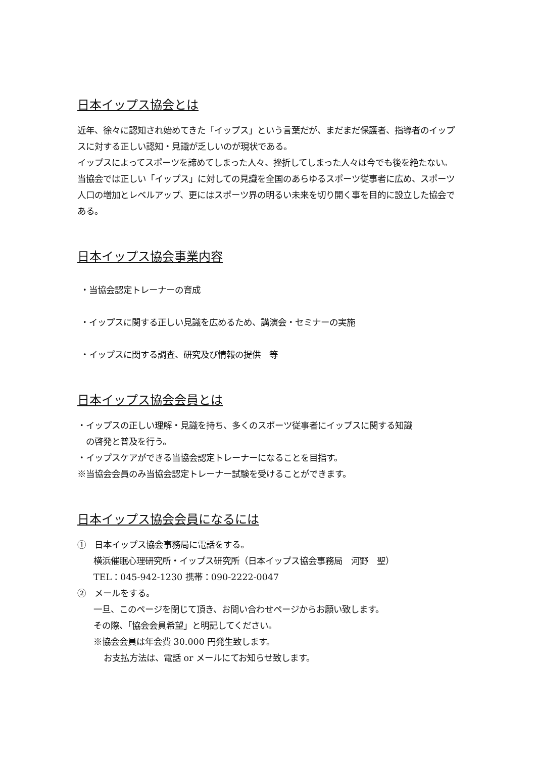日本イップス協会とは
近年、徐々に認知され始めてきた「イップス」という言葉だが、まだまだ保護者、指導者のイップスに対する正しい認知・見識が乏しいのが現状である。
イップスによってスポーツを諦めてしまった人々、挫折してしまった人々は今でも後を絶たない。当協会では正しい「イップス」に対しての見識を全国のあらゆるスポーツ従事者に広め、スポーツ人口の増加とレベルアップ、更にはスポーツ界の明るい未来を切り開く事を目的に設立した協会である。
日本イップス協会事業内容
・当協会認定トレーナーの育成
・イップスに関する正しい見識を広めるため、講演会・セミナーの実施
・イップスに関する調査、研究及び情報の提供　等
日本イップス協会会員とは
・イップスの正しい理解・見識を持ち、多くのスポーツ従事者にイップスに関する知識
　の啓発と普及を行う。
・イップスケアができる当協会認定トレーナーになることを目指す。
※当協会会員のみ当協会認定トレーナー試験を受けることができます。
日本イップス協会会員になるには
①　日本イップス協会事務局に電話をする。
横浜催眠心理研究所・イップス研究所（日本イップス協会事務局　河野　聖）
TEL：045-942-1230 携帯：090-2222-0047
②　メールをする。
一旦、このページを閉じて頂き、お問い合わせページからお願い致します。
その際、「協会会員希望」と明記してください。
※協会会員は年会費 30.000 円発生致します。
お支払方法は、電話 or メールにてお知らせ致します。